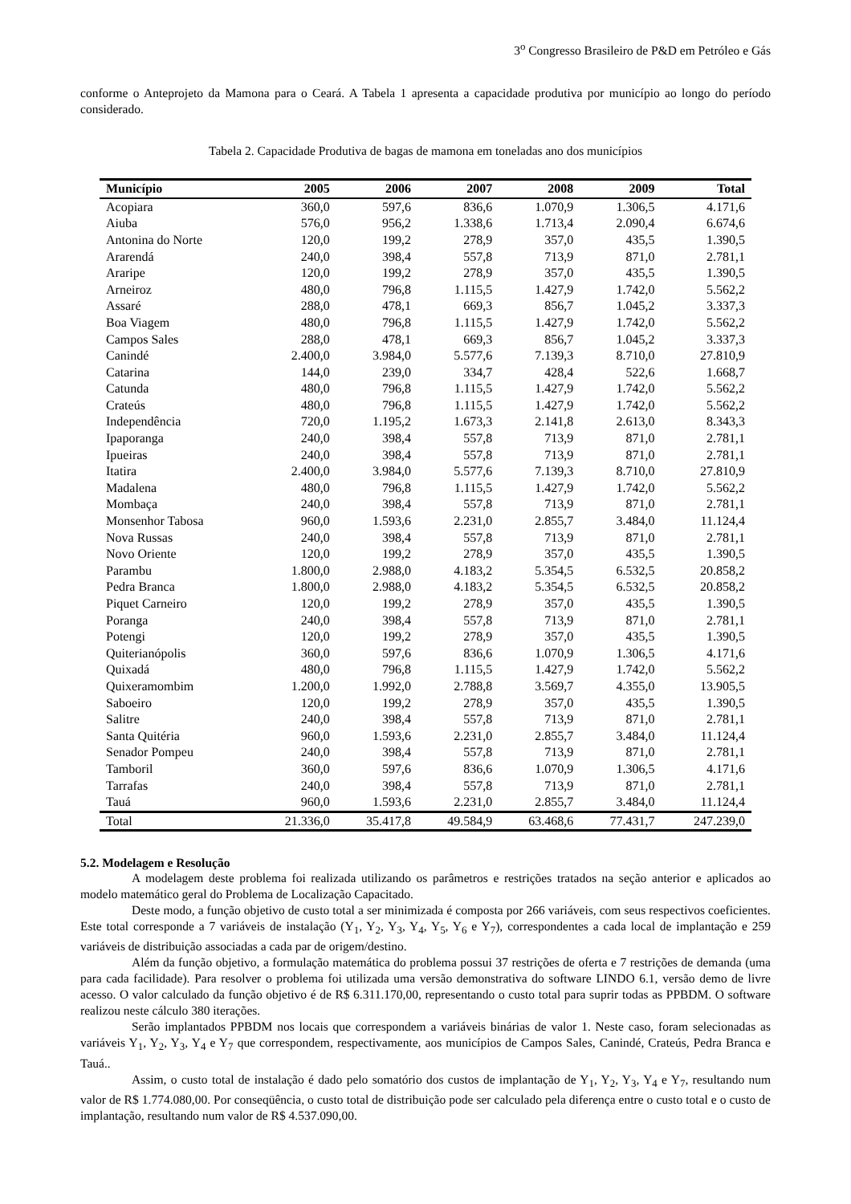3<sup>o</sup> Congresso Brasileiro de P&D em Petróleo e Gás
conforme o Anteprojeto da Mamona para o Ceará. A Tabela 1 apresenta a capacidade produtiva por município ao longo do período considerado.
Tabela 2. Capacidade Produtiva de bagas de mamona em toneladas ano dos municípios
| Município | 2005 | 2006 | 2007 | 2008 | 2009 | Total |
| --- | --- | --- | --- | --- | --- | --- |
| Acopiara | 360,0 | 597,6 | 836,6 | 1.070,9 | 1.306,5 | 4.171,6 |
| Aiuba | 576,0 | 956,2 | 1.338,6 | 1.713,4 | 2.090,4 | 6.674,6 |
| Antonina do Norte | 120,0 | 199,2 | 278,9 | 357,0 | 435,5 | 1.390,5 |
| Ararendá | 240,0 | 398,4 | 557,8 | 713,9 | 871,0 | 2.781,1 |
| Araripe | 120,0 | 199,2 | 278,9 | 357,0 | 435,5 | 1.390,5 |
| Arneiroz | 480,0 | 796,8 | 1.115,5 | 1.427,9 | 1.742,0 | 5.562,2 |
| Assaré | 288,0 | 478,1 | 669,3 | 856,7 | 1.045,2 | 3.337,3 |
| Boa Viagem | 480,0 | 796,8 | 1.115,5 | 1.427,9 | 1.742,0 | 5.562,2 |
| Campos Sales | 288,0 | 478,1 | 669,3 | 856,7 | 1.045,2 | 3.337,3 |
| Canindé | 2.400,0 | 3.984,0 | 5.577,6 | 7.139,3 | 8.710,0 | 27.810,9 |
| Catarina | 144,0 | 239,0 | 334,7 | 428,4 | 522,6 | 1.668,7 |
| Catunda | 480,0 | 796,8 | 1.115,5 | 1.427,9 | 1.742,0 | 5.562,2 |
| Crateús | 480,0 | 796,8 | 1.115,5 | 1.427,9 | 1.742,0 | 5.562,2 |
| Independência | 720,0 | 1.195,2 | 1.673,3 | 2.141,8 | 2.613,0 | 8.343,3 |
| Ipaporanga | 240,0 | 398,4 | 557,8 | 713,9 | 871,0 | 2.781,1 |
| Ipueiras | 240,0 | 398,4 | 557,8 | 713,9 | 871,0 | 2.781,1 |
| Itatira | 2.400,0 | 3.984,0 | 5.577,6 | 7.139,3 | 8.710,0 | 27.810,9 |
| Madalena | 480,0 | 796,8 | 1.115,5 | 1.427,9 | 1.742,0 | 5.562,2 |
| Mombaça | 240,0 | 398,4 | 557,8 | 713,9 | 871,0 | 2.781,1 |
| Monsenhor Tabosa | 960,0 | 1.593,6 | 2.231,0 | 2.855,7 | 3.484,0 | 11.124,4 |
| Nova Russas | 240,0 | 398,4 | 557,8 | 713,9 | 871,0 | 2.781,1 |
| Novo Oriente | 120,0 | 199,2 | 278,9 | 357,0 | 435,5 | 1.390,5 |
| Parambu | 1.800,0 | 2.988,0 | 4.183,2 | 5.354,5 | 6.532,5 | 20.858,2 |
| Pedra Branca | 1.800,0 | 2.988,0 | 4.183,2 | 5.354,5 | 6.532,5 | 20.858,2 |
| Piquet Carneiro | 120,0 | 199,2 | 278,9 | 357,0 | 435,5 | 1.390,5 |
| Poranga | 240,0 | 398,4 | 557,8 | 713,9 | 871,0 | 2.781,1 |
| Potengi | 120,0 | 199,2 | 278,9 | 357,0 | 435,5 | 1.390,5 |
| Quiterianópolis | 360,0 | 597,6 | 836,6 | 1.070,9 | 1.306,5 | 4.171,6 |
| Quixadá | 480,0 | 796,8 | 1.115,5 | 1.427,9 | 1.742,0 | 5.562,2 |
| Quixeramombim | 1.200,0 | 1.992,0 | 2.788,8 | 3.569,7 | 4.355,0 | 13.905,5 |
| Saboeiro | 120,0 | 199,2 | 278,9 | 357,0 | 435,5 | 1.390,5 |
| Salitre | 240,0 | 398,4 | 557,8 | 713,9 | 871,0 | 2.781,1 |
| Santa Quitéria | 960,0 | 1.593,6 | 2.231,0 | 2.855,7 | 3.484,0 | 11.124,4 |
| Senador Pompeu | 240,0 | 398,4 | 557,8 | 713,9 | 871,0 | 2.781,1 |
| Tamboril | 360,0 | 597,6 | 836,6 | 1.070,9 | 1.306,5 | 4.171,6 |
| Tarrafas | 240,0 | 398,4 | 557,8 | 713,9 | 871,0 | 2.781,1 |
| Tauá | 960,0 | 1.593,6 | 2.231,0 | 2.855,7 | 3.484,0 | 11.124,4 |
| Total | 21.336,0 | 35.417,8 | 49.584,9 | 63.468,6 | 77.431,7 | 247.239,0 |
5.2. Modelagem e Resolução
A modelagem deste problema foi realizada utilizando os parâmetros e restrições tratados na seção anterior e aplicados ao modelo matemático geral do Problema de Localização Capacitado.
Deste modo, a função objetivo de custo total a ser minimizada é composta por 266 variáveis, com seus respectivos coeficientes. Este total corresponde a 7 variáveis de instalação (Y<sub>1</sub>, Y<sub>2</sub>, Y<sub>3</sub>, Y<sub>4</sub>, Y<sub>5</sub>, Y<sub>6</sub> e Y<sub>7</sub>), correspondentes a cada local de implantação e 259 variáveis de distribuição associadas a cada par de origem/destino.
Além da função objetivo, a formulação matemática do problema possui 37 restrições de oferta e 7 restrições de demanda (uma para cada facilidade). Para resolver o problema foi utilizada uma versão demonstrativa do software LINDO 6.1, versão demo de livre acesso. O valor calculado da função objetivo é de R$ 6.311.170,00, representando o custo total para suprir todas as PPBDM. O software realizou neste cálculo 380 iterações.
Serão implantados PPBDM nos locais que correspondem a variáveis binárias de valor 1. Neste caso, foram selecionadas as variáveis Y<sub>1</sub>, Y<sub>2</sub>, Y<sub>3</sub>, Y<sub>4</sub> e Y<sub>7</sub> que correspondem, respectivamente, aos municípios de Campos Sales, Canindé, Crateús, Pedra Branca e Tauá..
Assim, o custo total de instalação é dado pelo somatório dos custos de implantação de Y<sub>1</sub>, Y<sub>2</sub>, Y<sub>3</sub>, Y<sub>4</sub> e Y<sub>7</sub>, resultando num valor de R$ 1.774.080,00. Por conseqüência, o custo total de distribuição pode ser calculado pela diferença entre o custo total e o custo de implantação, resultando num valor de R$ 4.537.090,00.